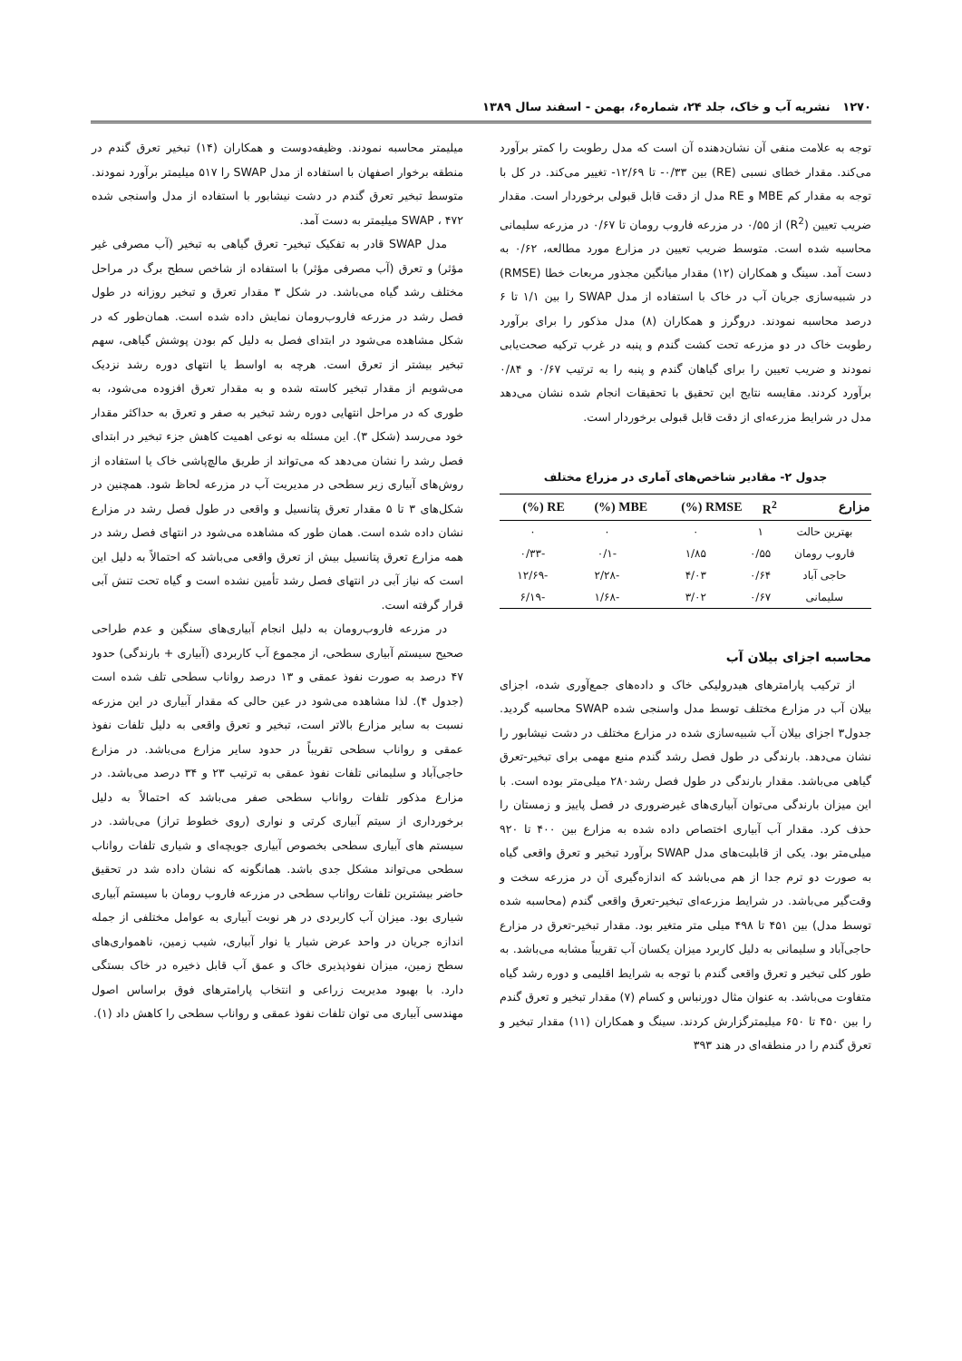۱۲۷۰ نشریه آب و خاک، جلد ۲۴، شماره۶، بهمن - اسفند سال ۱۳۸۹
توجه به علامت منفی آن نشان‌دهنده آن است که مدل رطوبت را کمتر برآورد می‌کند. مقدار خطای نسبی (RE) بین ۰/۳۳- تا ۱۲/۶۹- تغییر می‌کند. در کل با توجه به مقدار کم MBE و RE مدل از دقت قابل قبولی برخوردار است. مقدار ضریب تعیین (R<sup>2</sup>) از ۰/۵۵ در مزرعه فاروب رومان تا ۰/۶۷ در مزرعه سلیمانی محاسبه شده است. متوسط ضریب تعیین در مزارع مورد مطالعه، ۰/۶۲ به دست آمد. سینگ و همکاران (۱۲) مقدار میانگین مجذور مربعات خطا (RMSE) در شبیه‌سازی جریان آب در خاک با استفاده از مدل SWAP را بین ۱/۱ تا ۶ درصد محاسبه نمودند. دروگرز و همکاران (۸) مدل مذکور را برای برآورد رطوبت خاک در دو مزرعه تحت کشت گندم و پنبه در غرب ترکیه صحت‌یابی نمودند و ضریب تعیین را برای گیاهان گندم و پنبه را به ترتیب ۰/۶۷ و ۰/۸۴ برآورد کردند. مقایسه نتایج این تحقیق با تحقیقات انجام شده نشان می‌دهد مدل در شرایط مزرعه‌ای از دقت قابل قبولی برخوردار است.
جدول ۲- مقادیر شاخص‌های آماری در مزراع مختلف
| مزارع | R<sup>2</sup> | RMSE (%) | MBE (%) | RE (%) |
| --- | --- | --- | --- | --- |
| بهترین حالت | ۱ | ۰ | ۰ | ۰ |
| فاروب رومان | ۰/۵۵ | ۱/۸۵ | -۰/۱ | -۰/۳۳ |
| حاجی آباد | ۰/۶۴ | ۴/۰۳ | -۲/۲۸ | -۱۲/۶۹ |
| سلیمانی | ۰/۶۷ | ۳/۰۲ | -۱/۶۸ | -۶/۱۹ |
محاسبه اجزای بیلان آب
از ترکیب پارامترهای هیدرولیکی خاک و داده‌های جمع‌آوری شده، اجزای بیلان آب در مزارع مختلف توسط مدل واسنجی شده SWAP محاسبه گردید. جدول۳ اجزای بیلان آب شبیه‌سازی شده در مزارع مختلف در دشت نیشابور را نشان می‌دهد. بارندگی در طول فصل رشد گندم منبع مهمی برای تبخیر-تعرق گیاهی می‌باشد. مقدار بارندگی در طول فصل رشد۲۸۰ میلی‌متر بوده است. با این میزان بارندگی می‌توان آبیاری‌های غیرضروری در فصل پاییز و زمستان را حذف کرد. مقدار آب آبیاری اختصاص داده شده به مزارع بین ۴۰۰ تا ۹۲۰ میلی‌متر بود. یکی از قابلیت‌های مدل SWAP برآورد تبخیر و تعرق واقعی گیاه به صورت دو ترم جدا از هم می‌باشد که اندازه‌گیری آن در مزرعه سخت و وقت‌گیر می‌باشد. در شرایط مزرعه‌ای تبخیر-تعرق واقعی گندم (محاسبه شده توسط مدل) بین ۴۵۱ تا ۴۹۸ میلی متر متغیر بود. مقدار تبخیر-تعرق در مزارع حاجی‌آباد و سلیمانی به دلیل کاربرد میزان یکسان آب تقریباً مشابه می‌باشد. به طور کلی تبخیر و تعرق واقعی گندم با توجه به شرایط اقلیمی و دوره رشد گیاه متفاوت می‌باشد. به عنوان مثال دورنباس و کسام (۷) مقدار تبخیر و تعرق گندم را بین ۴۵۰ تا ۶۵۰ میلیمترگزارش کردند. سینگ و همکاران (۱۱) مقدار تبخیر و تعرق گندم را در منطقه‌ای در هند ۳۹۳
میلیمتر محاسبه نمودند. وظیفه‌دوست و همکاران (۱۴) تبخیر تعرق گندم در منطقه برخوار اصفهان با استفاده از مدل SWAP را ۵۱۷ میلیمتر برآورد نمودند. متوسط تبخیر تعرق گندم در دشت نیشابور با استفاده از مدل واسنجی شده SWAP ، ۴۷۲ میلیمتر به دست آمد.
مدل SWAP قادر به تفکیک تبخیر- تعرق گیاهی به تبخیر (آب مصرفی غیر مؤثر) و تعرق (آب مصرفی مؤثر) با استفاده از شاخص سطح برگ در مراحل مختلف رشد گیاه می‌باشد. در شکل ۳ مقدار تعرق و تبخیر روزانه در طول فصل رشد در مزرعه فاروب‌رومان نمایش داده شده است. همان‌طور که در شکل مشاهده می‌شود در ابتدای فصل به دلیل کم بودن پوشش گیاهی، سهم تبخیر بیشتر از تعرق است. هرچه به اواسط یا انتهای دوره رشد نزدیک می‌شویم از مقدار تبخیر کاسته شده و به مقدار تعرق افزوده می‌شود، به طوری که در مراحل انتهایی دوره رشد تبخیر به صفر و تعرق به حداکثر مقدار خود می‌رسد (شکل ۳). این مسئله به نوعی اهمیت کاهش جزء تبخیر در ابتدای فصل رشد را نشان می‌دهد که می‌تواند از طریق مالچ‌پاشی خاک یا استفاده از روش‌های آبیاری زیر سطحی در مدیریت آب در مزرعه لحاظ شود. همچنین در شکل‌های ۳ تا ۵ مقدار تعرق پتانسیل و واقعی در طول فصل رشد در مزارع نشان داده شده است. همان طور که مشاهده می‌شود در انتهای فصل رشد در همه مزارع تعرق پتانسیل بیش از تعرق واقعی می‌باشد که احتمالاً به دلیل این است که نیاز آبی در انتهای فصل رشد تأمین نشده است و گیاه تحت تنش آبی قرار گرفته است.
در مزرعه فاروب‌رومان به دلیل انجام آبیاری‌های سنگین و عدم طراحی صحیح سیستم آبیاری سطحی، از مجموع آب کاربردی (آبیاری + بارندگی) حدود ۴۷ درصد به صورت نفوذ عمقی و ۱۳ درصد رواناب سطحی تلف شده است (جدول ۴). لذا مشاهده می‌شود در عین حالی که مقدار آبیاری در این مزرعه نسبت به سایر مزارع بالاتر است، تبخیر و تعرق واقعی به دلیل تلفات نفوذ عمقی و رواناب سطحی تقریباً در حدود سایر مزارع می‌باشد. در مزارع حاجی‌آباد و سلیمانی تلفات نفوذ عمقی به ترتیب ۲۳ و ۳۴ درصد می‌باشد. در مزارع مذکور تلفات رواناب سطحی صفر می‌باشد که احتمالاً به دلیل برخورداری از سیتم آبیاری کرتی و نواری (روی خطوط تراز) می‌باشد. در سیستم های آبیاری سطحی بخصوص آبیاری جویچه‌ای و شیاری تلفات رواناب سطحی می‌تواند مشکل جدی باشد. همانگونه که نشان داده شد در تحقیق حاضر بیشترین تلفات رواناب سطحی در مزرعه فاروب رومان با سیستم آبیاری شیاری بود. میزان آب کاربردی در هر نوبت آبیاری به عوامل مختلفی از جمله اندازه جریان در واحد عرض شیار یا نوار آبیاری، شیب زمین، ناهمواری‌های سطح زمین، میزان نفوذپذیری خاک و عمق آب قابل ذخیره در خاک بستگی دارد. با بهبود مدیریت زراعی و انتخاب پارامترهای فوق براساس اصول مهندسی آبیاری می توان تلفات نفوذ عمقی و رواناب سطحی را کاهش داد (۱).